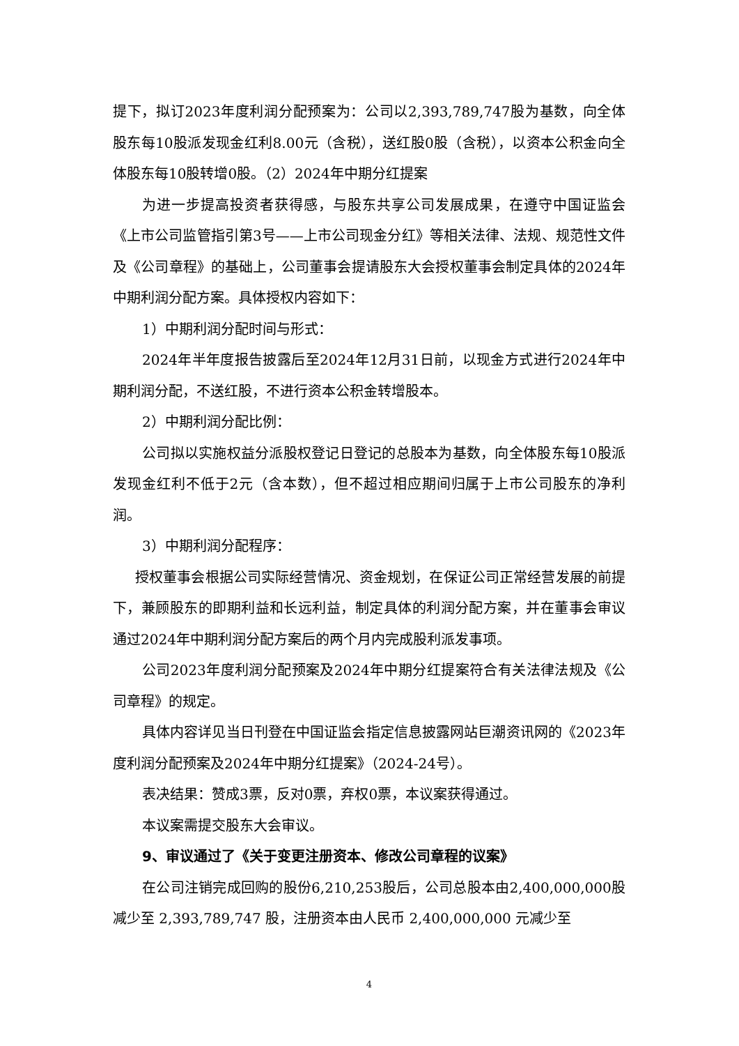提下，拟订2023年度利润分配预案为：公司以2,393,789,747股为基数，向全体股东每10股派发现金红利8.00元（含税），送红股0股（含税），以资本公积金向全体股东每10股转增0股。（2）2024年中期分红提案
为进一步提高投资者获得感，与股东共享公司发展成果，在遵守中国证监会《上市公司监管指引第3号——上市公司现金分红》等相关法律、法规、规范性文件及《公司章程》的基础上，公司董事会提请股东大会授权董事会制定具体的2024年中期利润分配方案。具体授权内容如下：
1）中期利润分配时间与形式：
2024年半年度报告披露后至2024年12月31日前，以现金方式进行2024年中期利润分配，不送红股，不进行资本公积金转增股本。
2）中期利润分配比例：
公司拟以实施权益分派股权登记日登记的总股本为基数，向全体股东每10股派发现金红利不低于2元（含本数），但不超过相应期间归属于上市公司股东的净利润。
3）中期利润分配程序：
授权董事会根据公司实际经营情况、资金规划，在保证公司正常经营发展的前提下，兼顾股东的即期利益和长远利益，制定具体的利润分配方案，并在董事会审议通过2024年中期利润分配方案后的两个月内完成股利派发事项。
公司2023年度利润分配预案及2024年中期分红提案符合有关法律法规及《公司章程》的规定。
具体内容详见当日刊登在中国证监会指定信息披露网站巨潮资讯网的《2023年度利润分配预案及2024年中期分红提案》（2024-24号）。
表决结果：赞成3票，反对0票，弃权0票，本议案获得通过。
本议案需提交股东大会审议。
9、审议通过了《关于变更注册资本、修改公司章程的议案》
在公司注销完成回购的股份6,210,253股后，公司总股本由2,400,000,000股减少至 2,393,789,747 股，注册资本由人民币 2,400,000,000 元减少至
4